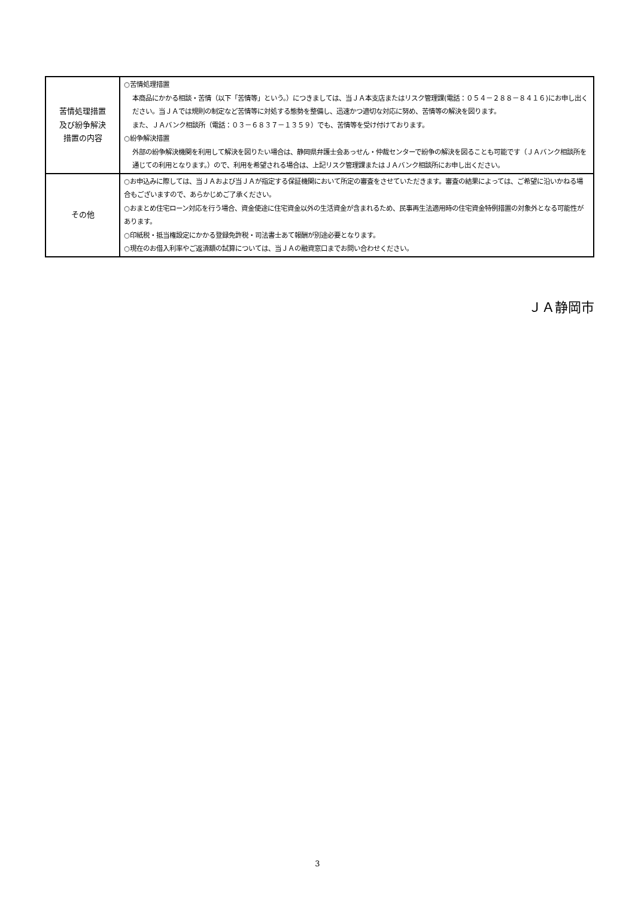| 苦情処理措置 及び紛争解決 措置の内容 | ○苦情処理措置 本商品にかかる相談・苦情（以下「苦情等」という。）につきましては、当ＪＡ本支店またはリスク管理課(電話：０５４－２８８－８４１６)にお申し出ください。当ＪＡでは規則の制定など苦情等に対処する態勢を整備し、迅速かつ適切な対応に努め、苦情等の解決を図ります。 また、ＪＡバンク相談所（電話：０３－６８３７－１３５９）でも、苦情等を受け付けております。 ○紛争解決措置 外部の紛争解決機関を利用して解決を図りたい場合は、静岡県弁護士会あっせん・仲裁センターで紛争の解決を図ることも可能です（ＪＡバンク相談所を通じての利用となります。）ので、利用を希望される場合は、上記リスク管理課またはＪＡバンク相談所にお申し出ください。 |
| その他 | ○お申込みに際しては、当ＪＡおよび当ＪＡが指定する保証機関において所定の審査をさせていただきます。審査の結果によっては、ご希望に沿いかねる場合もございますので、あらかじめご了承ください。 ○おまとめ住宅ローン対応を行う場合、資金使途に住宅資金以外の生活資金が含まれるため、民事再生法適用時の住宅資金特例措置の対象外となる可能性があります。 ○印紙税・抵当権設定にかかる登録免許税・司法書士あて報酬が別途必要となります。 ○現在のお借入利率やご返済額の試算については、当ＪＡの融資窓口までお問い合わせください。 |
ＪＡ静岡市
3